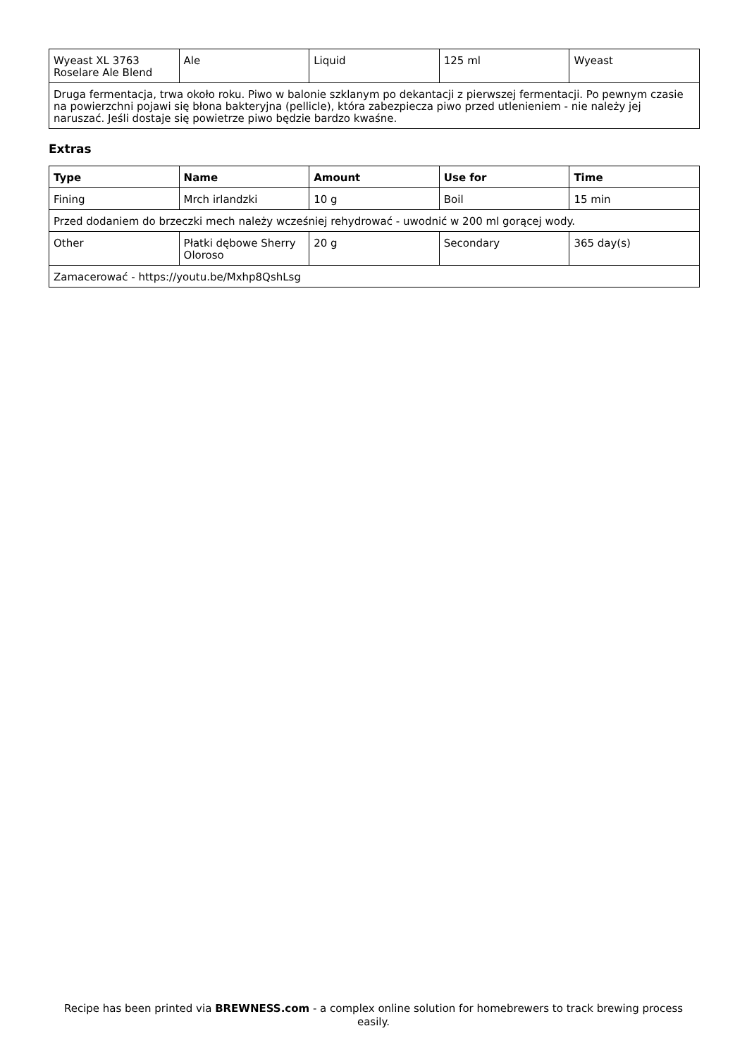| Wyeast XL 3763 Roselare Ale Blend | Ale | Liquid | 125 ml | Wyeast |
| Druga fermentacja, trwa około roku. Piwo w balonie szklanym po dekantacji z pierwszej fermentacji. Po pewnym czasie na powierzchni pojawi się błona bakteryjna (pellicle), która zabezpiecza piwo przed utlenieniem - nie należy jej naruszać. Jeśli dostaje się powietrze piwo będzie bardzo kwaśne. | | | | |
Extras
| Type | Name | Amount | Use for | Time |
| --- | --- | --- | --- | --- |
| Fining | Mrch irlandzki | 10 g | Boil | 15 min |
| Przed dodaniem do brzeczki mech należy wcześniej rehydrować - uwodnić w 200 ml gorącej wody. | | | | |
| Other | Płatki dębowe Sherry Oloroso | 20 g | Secondary | 365 day(s) |
| Zamacerować - https://youtu.be/Mxhp8QshLsg | | | | |
Recipe has been printed via BREWNESS.com - a complex online solution for homebrewers to track brewing process easily.